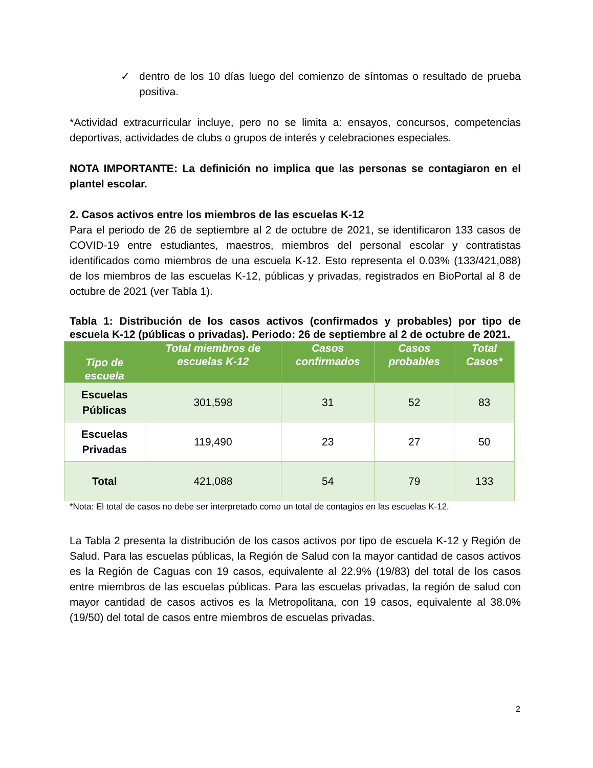✓ dentro de los 10 días luego del comienzo de síntomas o resultado de prueba positiva.
*Actividad extracurricular incluye, pero no se limita a: ensayos, concursos, competencias deportivas, actividades de clubs o grupos de interés y celebraciones especiales.
NOTA IMPORTANTE: La definición no implica que las personas se contagiaron en el plantel escolar.
2. Casos activos entre los miembros de las escuelas K-12
Para el periodo de 26 de septiembre al 2 de octubre de 2021, se identificaron 133 casos de COVID-19 entre estudiantes, maestros, miembros del personal escolar y contratistas identificados como miembros de una escuela K-12. Esto representa el 0.03% (133/421,088) de los miembros de las escuelas K-12, públicas y privadas, registrados en BioPortal al 8 de octubre de 2021 (ver Tabla 1).
Tabla 1: Distribución de los casos activos (confirmados y probables) por tipo de escuela K-12 (públicas o privadas). Periodo: 26 de septiembre al 2 de octubre de 2021.
| Tipo de escuela | Total miembros de escuelas K-12 | Casos confirmados | Casos probables | Total Casos* |
| --- | --- | --- | --- | --- |
| Escuelas Públicas | 301,598 | 31 | 52 | 83 |
| Escuelas Privadas | 119,490 | 23 | 27 | 50 |
| Total | 421,088 | 54 | 79 | 133 |
*Nota: El total de casos no debe ser interpretado como un total de contagios en las escuelas K-12.
La Tabla 2 presenta la distribución de los casos activos por tipo de escuela K-12 y Región de Salud. Para las escuelas públicas, la Región de Salud con la mayor cantidad de casos activos es la Región de Caguas con 19 casos, equivalente al 22.9% (19/83) del total de los casos entre miembros de las escuelas públicas. Para las escuelas privadas, la región de salud con mayor cantidad de casos activos es la Metropolitana, con 19 casos, equivalente al 38.0% (19/50) del total de casos entre miembros de escuelas privadas.
2